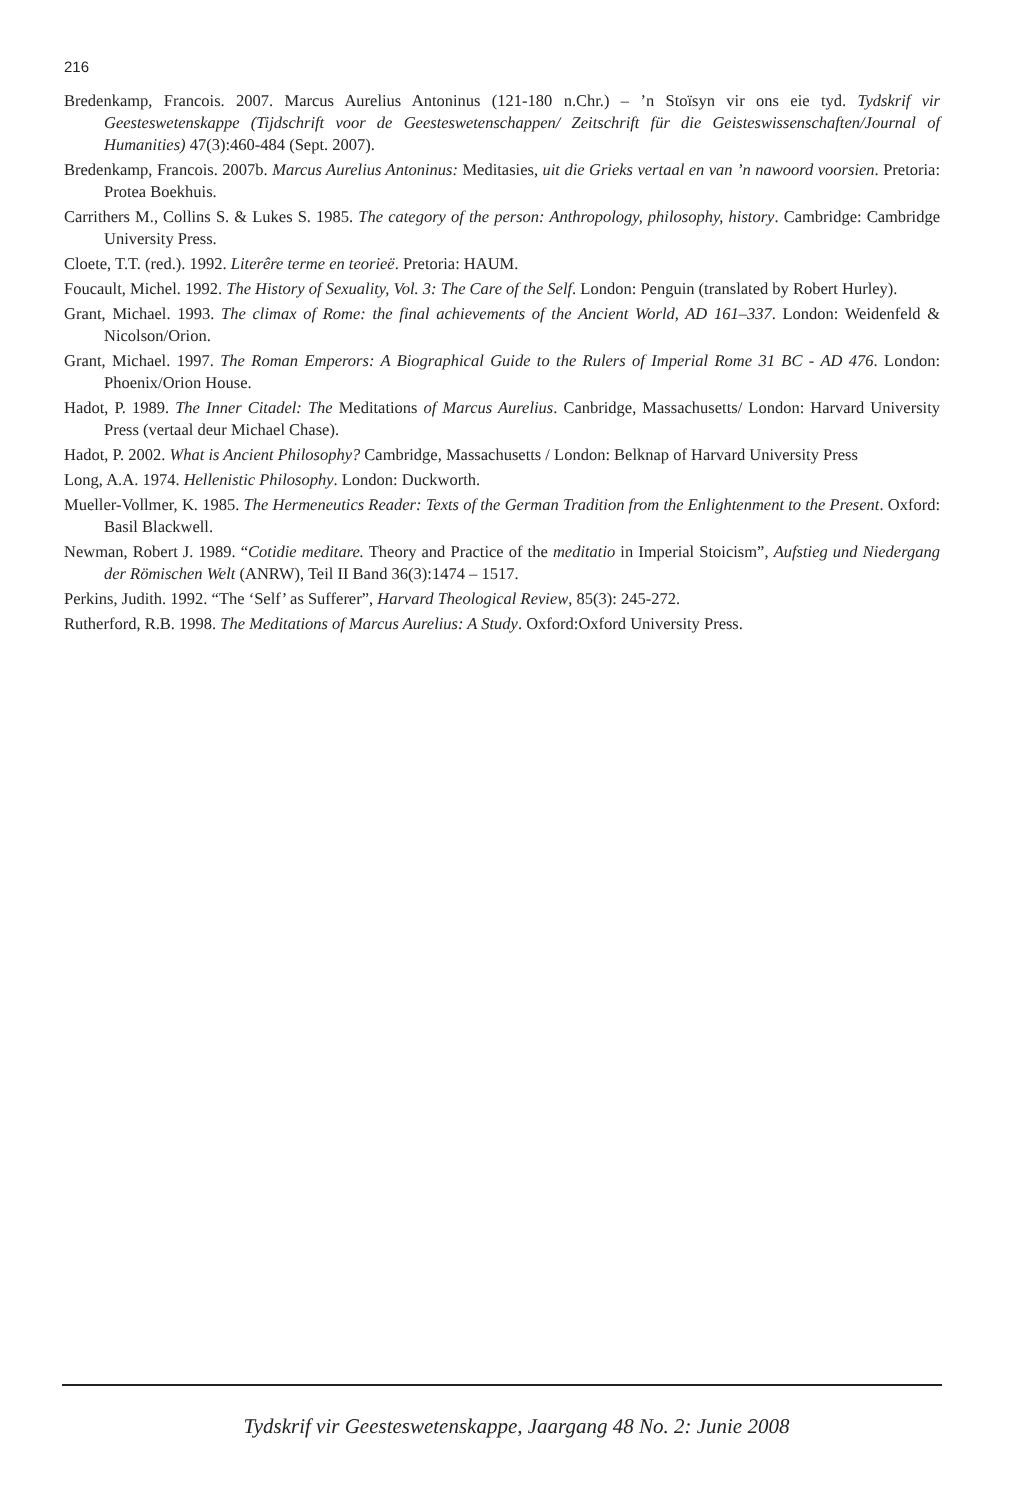216
Bredenkamp, Francois. 2007. Marcus Aurelius Antoninus (121-180 n.Chr.) – ’n Stoïsyn vir ons eie tyd. Tydskrif vir Geesteswetenskappe (Tijdschrift voor de Geesteswetenschappen/ Zeitschrift für die Geisteswissenschaften/Journal of Humanities) 47(3):460-484 (Sept. 2007).
Bredenkamp, Francois. 2007b. Marcus Aurelius Antoninus: Meditasies, uit die Grieks vertaal en van ’n nawoord voorsien. Pretoria: Protea Boekhuis.
Carrithers M., Collins S. & Lukes S. 1985. The category of the person: Anthropology, philosophy, history. Cambridge: Cambridge University Press.
Cloete, T.T. (red.). 1992. Literêre terme en teorieë. Pretoria: HAUM.
Foucault, Michel. 1992. The History of Sexuality, Vol. 3: The Care of the Self. London: Penguin (translated by Robert Hurley).
Grant, Michael. 1993. The climax of Rome: the final achievements of the Ancient World, AD 161–337. London: Weidenfeld & Nicolson/Orion.
Grant, Michael. 1997. The Roman Emperors: A Biographical Guide to the Rulers of Imperial Rome 31 BC - AD 476. London: Phoenix/Orion House.
Hadot, P. 1989. The Inner Citadel: The Meditations of Marcus Aurelius. Canbridge, Massachusetts/ London: Harvard University Press (vertaal deur Michael Chase).
Hadot, P. 2002. What is Ancient Philosophy? Cambridge, Massachusetts / London: Belknap of Harvard University Press
Long, A.A. 1974. Hellenistic Philosophy. London: Duckworth.
Mueller-Vollmer, K. 1985. The Hermeneutics Reader: Texts of the German Tradition from the Enlightenment to the Present. Oxford: Basil Blackwell.
Newman, Robert J. 1989. “Cotidie meditare. Theory and Practice of the meditatio in Imperial Stoicism”, Aufstieg und Niedergang der Römischen Welt (ANRW), Teil II Band 36(3):1474 – 1517.
Perkins, Judith. 1992. “The ‘Self’ as Sufferer”, Harvard Theological Review, 85(3): 245-272.
Rutherford, R.B. 1998. The Meditations of Marcus Aurelius: A Study. Oxford:Oxford University Press.
Tydskrif vir Geesteswetenskappe, Jaargang 48 No. 2: Junie 2008